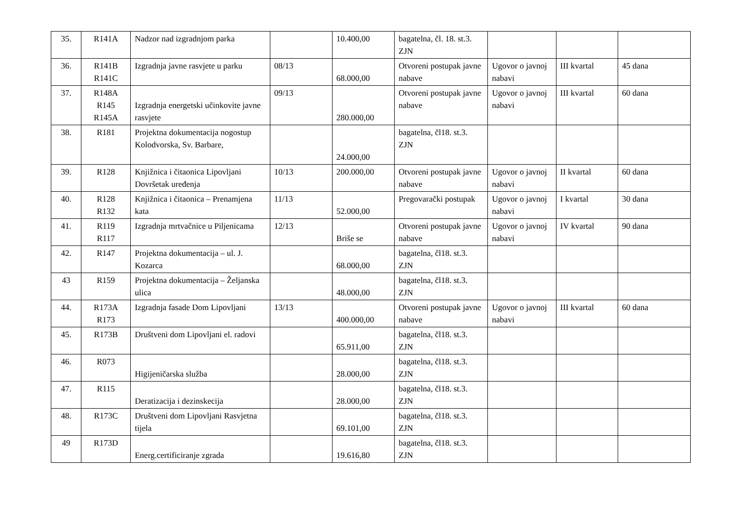| 35. | R141A | Nadzor nad izgradnjom parka | | 10.400,00 | bagatelna, čl. 18. st.3. ZJN | | | |
| 36. | R141B R141C | Izgradnja javne rasvjete u parku | 08/13 | 68.000,00 | Otvoreni postupak javne nabave | Ugovor o javnoj nabavi | III kvartal | 45 dana |
| 37. | R148A R145 R145A | Izgradnja energetski učinkovite javne rasvjete | 09/13 | 280.000,00 | Otvoreni postupak javne nabave | Ugovor o javnoj nabavi | III kvartal | 60 dana |
| 38. | R181 | Projektna dokumentacija nogostup Kolodvorska, Sv. Barbare, | | 24.000,00 | bagatelna, čl18. st.3. ZJN | | | |
| 39. | R128 | Knjižnica i čitaonica Lipovljani Dovršetak uređenja | 10/13 | 200.000,00 | Otvoreni postupak javne nabave | Ugovor o javnoj nabavi | II kvartal | 60 dana |
| 40. | R128 R132 | Knjižnica i čitaonica – Prenamjena kata | 11/13 | 52.000,00 | Pregovarački postupak | Ugovor o javnoj nabavi | I kvartal | 30 dana |
| 41. | R119 R117 | Izgradnja mrtvačnice u Piljenicama | 12/13 | Briše se | Otvoreni postupak javne nabave | Ugovor o javnoj nabavi | IV kvartal | 90 dana |
| 42. | R147 | Projektna dokumentacija – ul. J. Kozarca | | 68.000,00 | bagatelna, čl18. st.3. ZJN | | | |
| 43 | R159 | Projektna dokumentacija – Željanska ulica | | 48.000,00 | bagatelna, čl18. st.3. ZJN | | | |
| 44. | R173A R173 | Izgradnja fasade Dom Lipovljani | 13/13 | 400.000,00 | Otvoreni postupak javne nabave | Ugovor o javnoj nabavi | III kvartal | 60 dana |
| 45. | R173B | Društveni dom Lipovljani el. radovi | | 65.911,00 | bagatelna, čl18. st.3. ZJN | | | |
| 46. | R073 | Higijeničarska služba | | 28.000,00 | bagatelna, čl18. st.3. ZJN | | | |
| 47. | R115 | Deratizacija i dezinskecija | | 28.000,00 | bagatelna, čl18. st.3. ZJN | | | |
| 48. | R173C | Društveni dom Lipovljani Rasvjetna tijela | | 69.101,00 | bagatelna, čl18. st.3. ZJN | | | |
| 49 | R173D | Energ.certificiranje zgrada | | 19.616,80 | bagatelna, čl18. st.3. ZJN | | | |